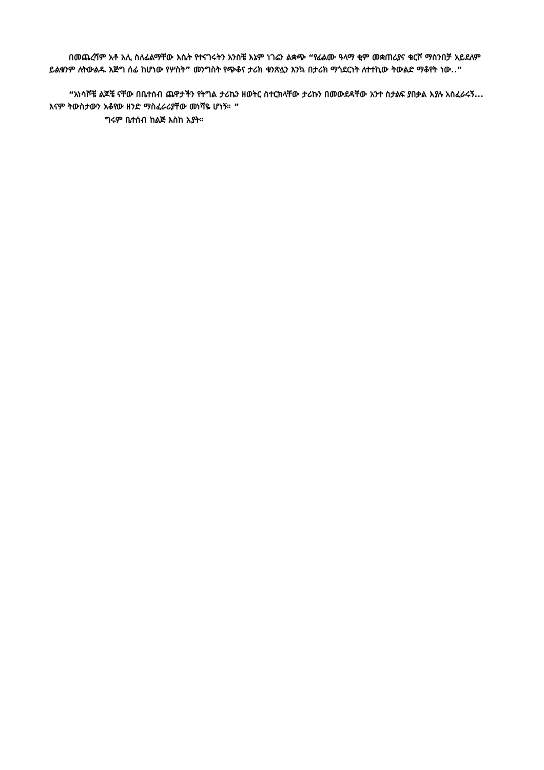በመጨረሻም አቶ አሊ ስለፊልማቸው እሴት የተናገሩትን አንስቼ እኔም ነገሬን ልቋጭ “የፊልሙ ዓላማ ቂም መቋጠሪያና ቁርሾ ማስንበቻ አይደለም ይልቁንም ለትውልዱ እጅግ ሰፊ ከሆነው የሦስት” መንግስት የጭቆና ታሪክ ቁንጽሏን እንኳ በታሪክ ማጎደርነት ለተተኪው ትውልድ ማቆየት ነው..”
“አነሳሾቼ ልጆቼ ናቸው በቤተሰብ ጨዋታችን የትግል ታሪኬን ዘወትር ስተርክላቸው ታሪኩን በመውደዳቸው አንተ ስታልፍ ያበቃል እያሉ አስፈራሩኝ... እናም ትውስታውን አቆየው ዘንድ ማስፈራሪያቸው መነሻዬ ሆነኝ። ”
ግሩም ቤተሰብ ከልጅ እስከ አያት።